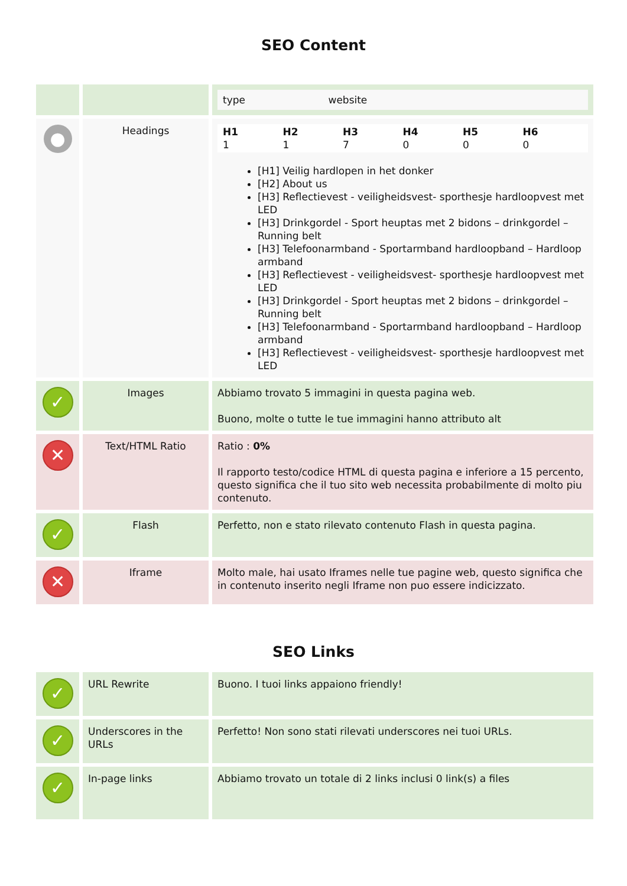SEO Content
| | | type website |
| ● | Headings | H1 1 H2 1 H3 7 H4 0 H5 0 H6 0 [H1] Veilig hardlopen in het donker [H2] About us [H3] Reflectievest - veiligheidsvest- sporthesje hardloopvest met LED [H3] Drinkgordel - Sport heuptas met 2 bidons – drinkgordel – Running belt [H3] Telefoonarmband - Sportarmband hardloopband – Hardloop armband [H3] Reflectievest - veiligheidsvest- sporthesje hardloopvest met LED [H3] Drinkgordel - Sport heuptas met 2 bidons – drinkgordel – Running belt [H3] Telefoonarmband - Sportarmband hardloopband – Hardloop armband [H3] Reflectievest - veiligheidsvest- sporthesje hardloopvest met LED |
| ✓ | Images | Abbiamo trovato 5 immagini in questa pagina web. Buono, molte o tutte le tue immagini hanno attributo alt |
| ✕ | Text/HTML Ratio | Ratio : 0% Il rapporto testo/codice HTML di questa pagina e inferiore a 15 percento, questo significa che il tuo sito web necessita probabilmente di molto piu contenuto. |
| ✓ | Flash | Perfetto, non e stato rilevato contenuto Flash in questa pagina. |
| ✕ | Iframe | Molto male, hai usato Iframes nelle tue pagine web, questo significa che in contenuto inserito negli Iframe non puo essere indicizzato. |
SEO Links
| ✓ | URL Rewrite | Buono. I tuoi links appaiono friendly! |
| ✓ | Underscores in the URLs | Perfetto! Non sono stati rilevati underscores nei tuoi URLs. |
| ✓ | In-page links | Abbiamo trovato un totale di 2 links inclusi 0 link(s) a files |